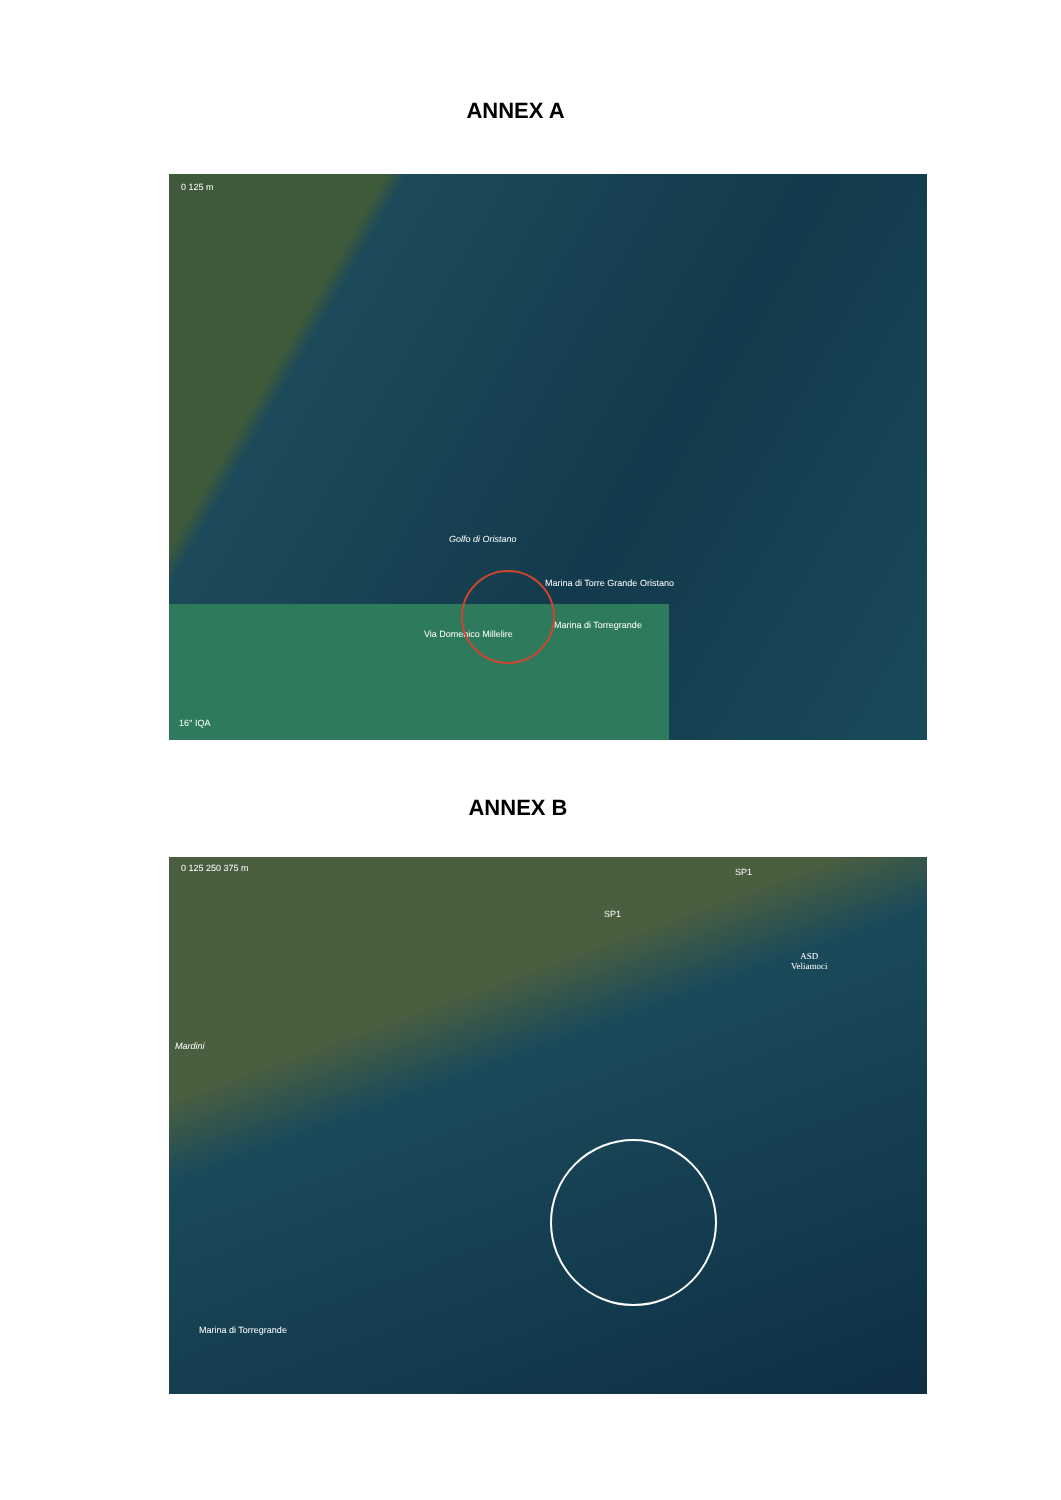ANNEX A
0 125 m
Golfo di Oristano
Marina di Torre Grande Oristano
Marina di Torregrande
Via Domenico Millelire
16° IQA
ANNEX B
0 125 250 375 m
SP1
SP1
Mardini
ASD
Veliamoci
Marina di Torregrande